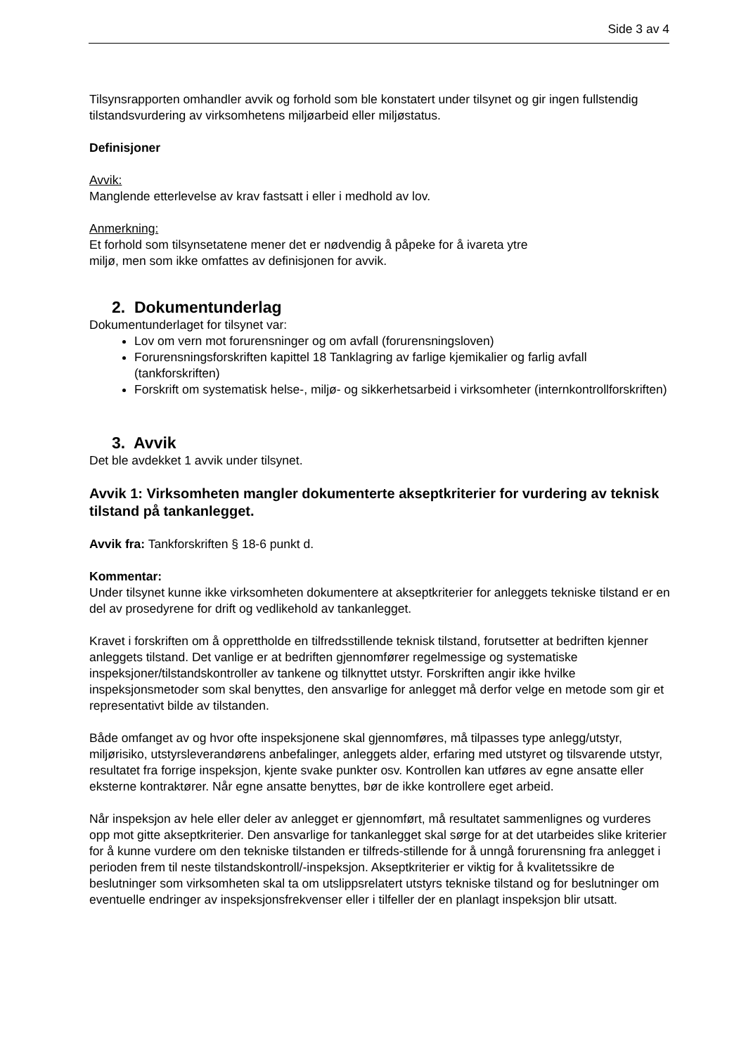Side 3 av 4
Tilsynsrapporten omhandler avvik og forhold som ble konstatert under tilsynet og gir ingen fullstendig tilstandsvurdering av virksomhetens miljøarbeid eller miljøstatus.
Definisjoner
Avvik:
Manglende etterlevelse av krav fastsatt i eller i medhold av lov.
Anmerkning:
Et forhold som tilsynsetatene mener det er nødvendig å påpeke for å ivareta ytre
miljø, men som ikke omfattes av definisjonen for avvik.
2. Dokumentunderlag
Dokumentunderlaget for tilsynet var:
Lov om vern mot forurensninger og om avfall (forurensningsloven)
Forurensningsforskriften kapittel 18 Tanklagring av farlige kjemikalier og farlig avfall (tankforskriften)
Forskrift om systematisk helse-, miljø- og sikkerhetsarbeid i virksomheter (internkontrollforskriften)
3. Avvik
Det ble avdekket 1 avvik under tilsynet.
Avvik 1: Virksomheten mangler dokumenterte akseptkriterier for vurdering av teknisk tilstand på tankanlegget.
Avvik fra: Tankforskriften § 18-6 punkt d.
Kommentar:
Under tilsynet kunne ikke virksomheten dokumentere at akseptkriterier for anleggets tekniske tilstand er en del av prosedyrene for drift og vedlikehold av tankanlegget.
Kravet i forskriften om å opprettholde en tilfredsstillende teknisk tilstand, forutsetter at bedriften kjenner anleggets tilstand. Det vanlige er at bedriften gjennomfører regelmessige og systematiske inspeksjoner/tilstandskontroller av tankene og tilknyttet utstyr. Forskriften angir ikke hvilke inspeksjonsmetoder som skal benyttes, den ansvarlige for anlegget må derfor velge en metode som gir et representativt bilde av tilstanden.
Både omfanget av og hvor ofte inspeksjonene skal gjennomføres, må tilpasses type anlegg/utstyr, miljørisiko, utstyrsleverandørens anbefalinger, anleggets alder, erfaring med utstyret og tilsvarende utstyr, resultatet fra forrige inspeksjon, kjente svake punkter osv. Kontrollen kan utføres av egne ansatte eller eksterne kontraktører. Når egne ansatte benyttes, bør de ikke kontrollere eget arbeid.
Når inspeksjon av hele eller deler av anlegget er gjennomført, må resultatet sammenlignes og vurderes opp mot gitte akseptkriterier. Den ansvarlige for tankanlegget skal sørge for at det utarbeides slike kriterier for å kunne vurdere om den tekniske tilstanden er tilfreds-stillende for å unngå forurensning fra anlegget i perioden frem til neste tilstandskontroll/-inspeksjon. Akseptkriterier er viktig for å kvalitetssikre de beslutninger som virksomheten skal ta om utslippsrelatert utstyrs tekniske tilstand og for beslutninger om eventuelle endringer av inspeksjonsfrekvenser eller i tilfeller der en planlagt inspeksjon blir utsatt.